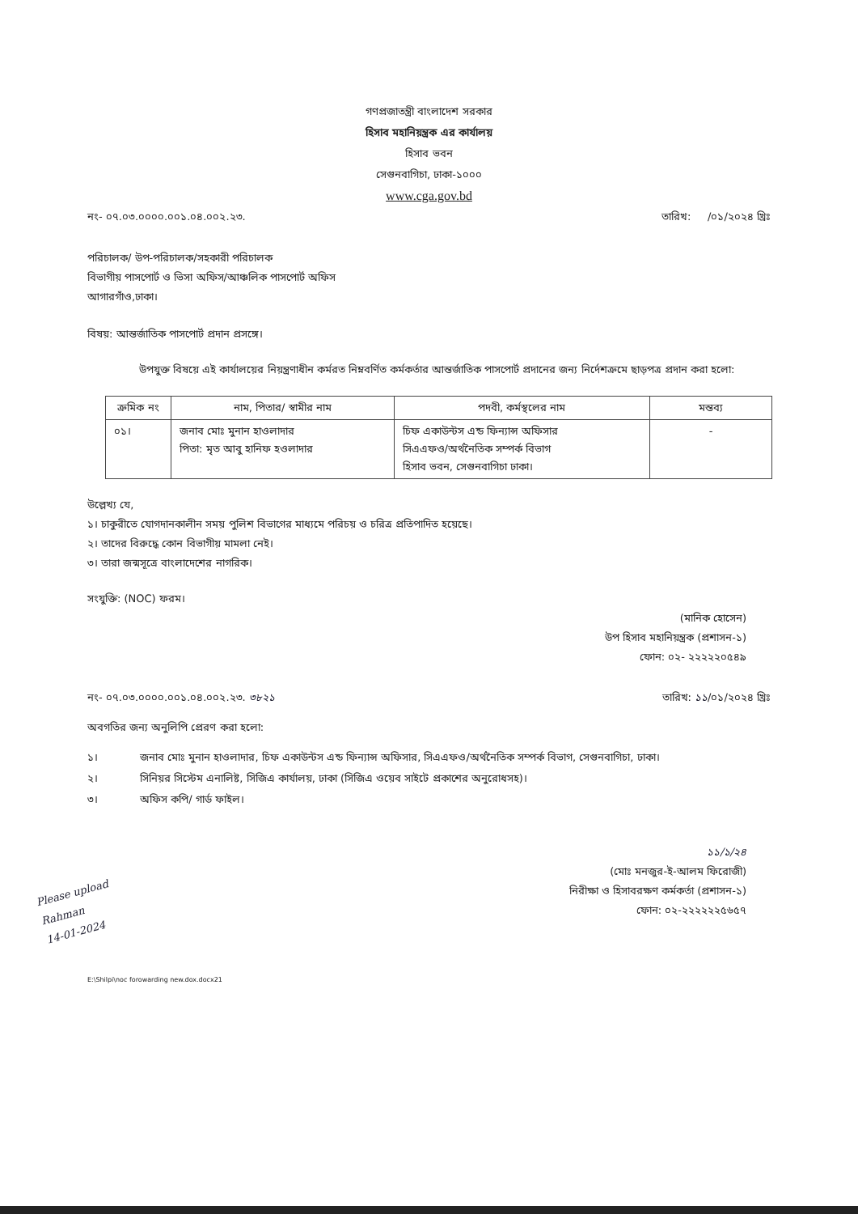গণপ্রজাতন্ত্রী বাংলাদেশ সরকার
হিসাব মহানিয়ন্ত্রক এর কার্যালয়
হিসাব ভবন
সেগুনবাগিচা, ঢাকা-১০০০
www.cga.gov.bd
নং- ০৭.০৩.০০০০.০০১.০৪.০০২.২৩. তারিখ: /০১/২০২৪ খ্রিঃ
পরিচালক/ উপ-পরিচালক/সহকারী পরিচালক
বিভাগীয় পাসপোর্ট ও ভিসা অফিস/আঞ্চলিক পাসপোর্ট অফিস
আগারগাঁও,ঢাকা।
বিষয়: আন্তর্জাতিক পাসপোর্ট প্রদান প্রসঙ্গে।
উপযুক্ত বিষয়ে এই কার্যালয়ের নিয়ন্ত্রণাধীন কর্মরত নিম্নবর্ণিত কর্মকর্তার আন্তর্জাতিক পাসপোর্ট প্রদানের জন্য নির্দেশক্রমে ছাড়পত্র প্রদান করা হলো:
| ক্রমিক নং | নাম, পিতার/ স্বামীর নাম | পদবী, কর্মস্থলের নাম | মন্তব্য |
| --- | --- | --- | --- |
| ০১। | জনাব মোঃ মুনান হাওলাদার পিতা: মৃত আবু হানিফ হওলাদার | চিফ একাউন্টস এন্ড ফিন্যান্স অফিসার সিএএফও/অর্থনৈতিক সম্পর্ক বিভাগ হিসাব ভবন, সেগুনবাগিচা ঢাকা। | - |
উল্লেখ্য যে,
১। চাকুরীতে যোগদানকালীন সময় পুলিশ বিভাগের মাধ্যমে পরিচয় ও চরিত্র প্রতিপাদিত হয়েছে।
২। তাদের বিরুদ্ধে কোন বিভাগীয় মামলা নেই।
৩। তারা জন্মসূত্রে বাংলাদেশের নাগরিক।
সংযুক্তি: (NOC) ফরম।
(মানিক হোসেন)
উপ হিসাব মহানিয়ন্ত্রক (প্রশাসন-১)
ফোন: ০২- ২২২২২০৫৪৯
নং- ০৭.০৩.০০০০.০০১.০৪.০০২.২৩. ৩৮২১ তারিখ: ১১/০১/২০২৪ খ্রিঃ
অবগতির জন্য অনুলিপি প্রেরণ করা হলো:
১। জনাব মোঃ মুনান হাওলাদার, চিফ একাউন্টস এন্ড ফিন্যান্স অফিসার, সিএএফও/অর্থনৈতিক সম্পর্ক বিভাগ, সেগুনবাগিচা, ঢাকা।
২। সিনিয়র সিস্টেম এনালিষ্ট, সিজিএ কার্যালয়, ঢাকা (সিজিএ ওয়েব সাইটে প্রকাশের অনুরোধসহ)।
৩। অফিস কপি/ গার্ড ফাইল।
১১/১/২৪
(মোঃ মনজুর-ই-আলম ফিরোজী)
নিরীক্ষা ও হিসাবরক্ষণ কর্মকর্তা (প্রশাসন-১)
ফোন: ০২-২২২২২২৫৬৫৭
Please upload
Rahman
14-01-2024
E:\Shilpi\noc forowarding new.dox.docx21